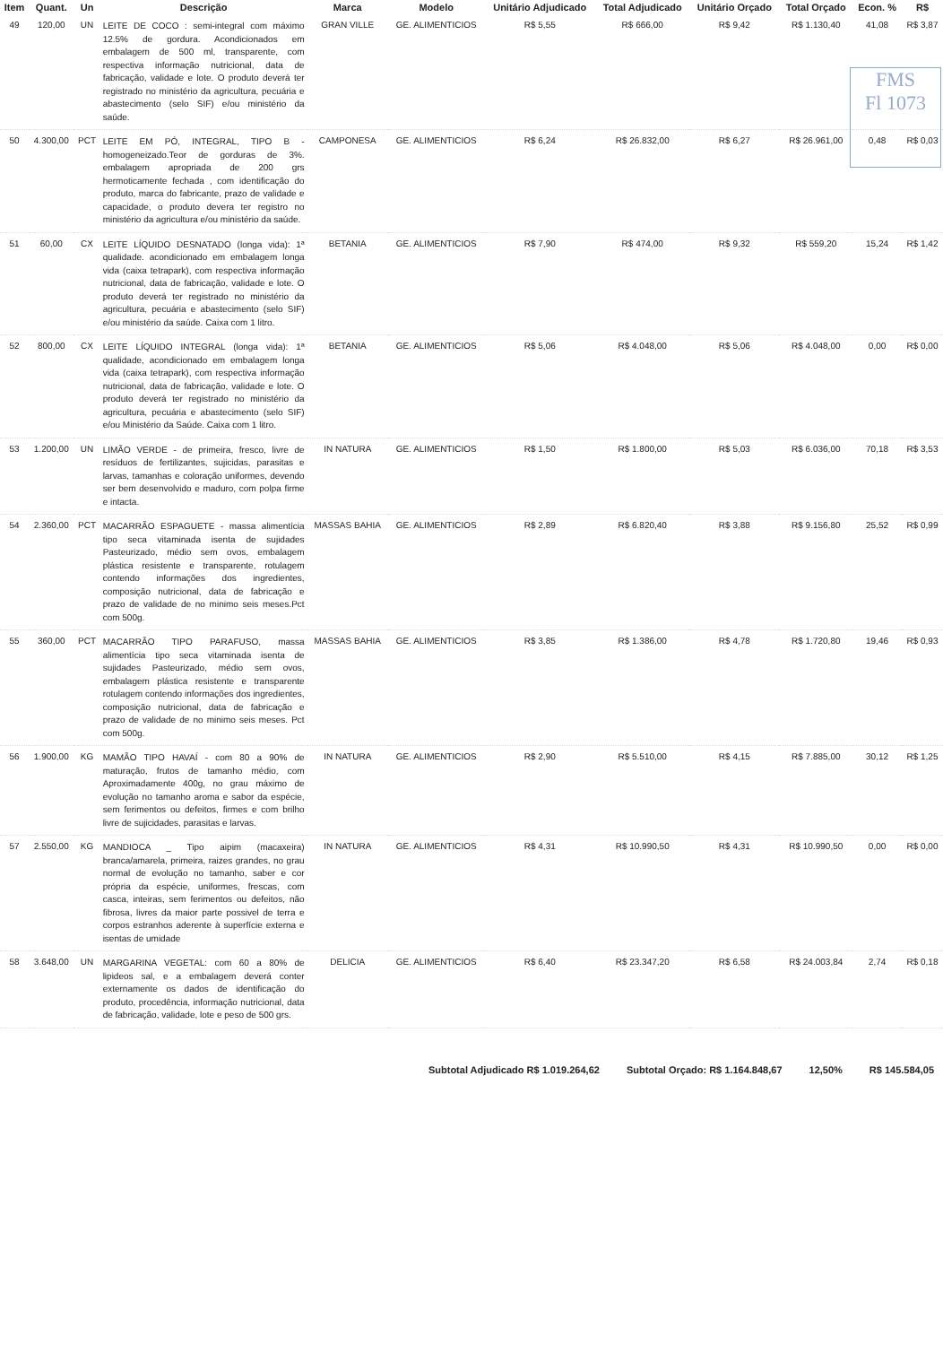FMS
Fl 1073
| Item | Quant. | Un | Descrição | Marca | Modelo | Unitário Adjudicado | Total Adjudicado | Unitário Orçado | Total Orçado | Econ. % | R$ |
| --- | --- | --- | --- | --- | --- | --- | --- | --- | --- | --- | --- |
| 49 | 120,00 | UN | LEITE DE COCO : semi-integral com máximo 12.5% de gordura. Acondicionados em embalagem de 500 ml, transparente, com respectiva informação nutricional, data de fabricação, validade e lote. O produto deverá ter registrado no ministério da agricultura, pecuária e abastecimento (selo SIF) e/ou ministério da saúde. | GRAN VILLE | GE. ALIMENTICIOS | R$ 5,55 | R$ 666,00 | R$ 9,42 | R$ 1.130,40 | 41,08 | R$ 3,87 |
| 50 | 4.300,00 | PCT | LEITE EM PÓ, INTEGRAL, TIPO B - homogeneizado.Teor de gorduras de 3%. embalagem apropriada de 200 grs hermoticamente fechada , com identificação do produto, marca do fabricante, prazo de validade e capacidade, o produto devera ter registro no ministério da agricultura e/ou ministério da saúde. | CAMPONESA | GE. ALIMENTICIOS | R$ 6,24 | R$ 26.832,00 | R$ 6,27 | R$ 26.961,00 | 0,48 | R$ 0,03 |
| 51 | 60,00 | CX | LEITE LÍQUIDO DESNATADO (longa vida): 1ª qualidade. acondicionado em embalagem longa vida (caixa tetrapark), com respectiva informação nutricional, data de fabricação, validade e lote. O produto deverá ter registrado no ministério da agricultura, pecuária e abastecimento (selo SIF) e/ou ministério da saúde. Caixa com 1 litro. | BETANIA | GE. ALIMENTICIOS | R$ 7,90 | R$ 474,00 | R$ 9,32 | R$ 559,20 | 15,24 | R$ 1,42 |
| 52 | 800,00 | CX | LEITE LÍQUIDO INTEGRAL (longa vida): 1ª qualidade, acondicionado em embalagem longa vida (caixa tetrapark), com respectiva informação nutricional, data de fabricação, validade e lote. O produto deverá ter registrado no ministério da agricultura, pecuária e abastecimento (selo SIF) e/ou Ministério da Saúde. Caixa com 1 litro. | BETANIA | GE. ALIMENTICIOS | R$ 5,06 | R$ 4.048,00 | R$ 5,06 | R$ 4.048,00 | 0,00 | R$ 0,00 |
| 53 | 1.200,00 | UN | LIMÃO VERDE - de primeira, fresco, livre de resíduos de fertilizantes, sujicidas, parasitas e larvas, tamanhas e coloração uniformes, devendo ser bem desenvolvido e maduro, com polpa firme e intacta. | IN NATURA | GE. ALIMENTICIOS | R$ 1,50 | R$ 1.800,00 | R$ 5,03 | R$ 6.036,00 | 70,18 | R$ 3,53 |
| 54 | 2.360,00 | PCT | MACARRÃO ESPAGUETE - massa alimentícia tipo seca vitaminada isenta de sujidades Pasteurizado, médio sem ovos, embalagem plástica resistente e transparente, rotulagem contendo informações dos ingredientes, composição nutricional, data de fabricação e prazo de validade de no minimo seis meses.Pct com 500g. | MASSAS BAHIA | GE. ALIMENTICIOS | R$ 2,89 | R$ 6.820,40 | R$ 3,88 | R$ 9.156,80 | 25,52 | R$ 0,99 |
| 55 | 360,00 | PCT | MACARRÃO TIPO PARAFUSO, massa alimentícia tipo seca vitaminada isenta de sujidades Pasteurizado, médio sem ovos, embalagem plástica resistente e transparente rotulagem contendo informações dos ingredientes, composição nutricional, data de fabricação e prazo de validade de no minimo seis meses. Pct com 500g. | MASSAS BAHIA | GE. ALIMENTICIOS | R$ 3,85 | R$ 1.386,00 | R$ 4,78 | R$ 1.720,80 | 19,46 | R$ 0,93 |
| 56 | 1.900,00 | KG | MAMÃO TIPO HAVAÍ - com 80 a 90% de maturação, frutos de tamanho médio, com Aproximadamente 400g, no grau máximo de evolução no tamanho aroma e sabor da espécie, sem ferimentos ou defeitos, firmes e com brilho livre de sujicidades, parasitas e larvas. | IN NATURA | GE. ALIMENTICIOS | R$ 2,90 | R$ 5.510,00 | R$ 4,15 | R$ 7.885,00 | 30,12 | R$ 1,25 |
| 57 | 2.550,00 | KG | MANDIOCA _ Tipo aipim (macaxeira) branca/amarela, primeira, raizes grandes, no grau normal de evolução no tamanho, saber e cor própria da espécie, uniformes, frescas, com casca, inteiras, sem ferimentos ou defeitos, não fibrosa, livres da maior parte possivel de terra e corpos estranhos aderente à superfície externa e isentas de umidade | IN NATURA | GE. ALIMENTICIOS | R$ 4,31 | R$ 10.990,50 | R$ 4,31 | R$ 10.990,50 | 0,00 | R$ 0,00 |
| 58 | 3.648,00 | UN | MARGARINA VEGETAL: com 60 a 80% de lipideos sal, e a embalagem deverá conter externamente os dados de identificação do produto, procedência, informação nutricional, data de fabricação, validade, lote e peso de 500 grs. | DELICIA | GE. ALIMENTICIOS | R$ 6,40 | R$ 23.347,20 | R$ 6,58 | R$ 24.003,84 | 2,74 | R$ 0,18 |
Subtotal Adjudicado R$ 1.019.264,62 Subtotal Orçado: R$ 1.164.848,67 12,50% R$ 145.584,05